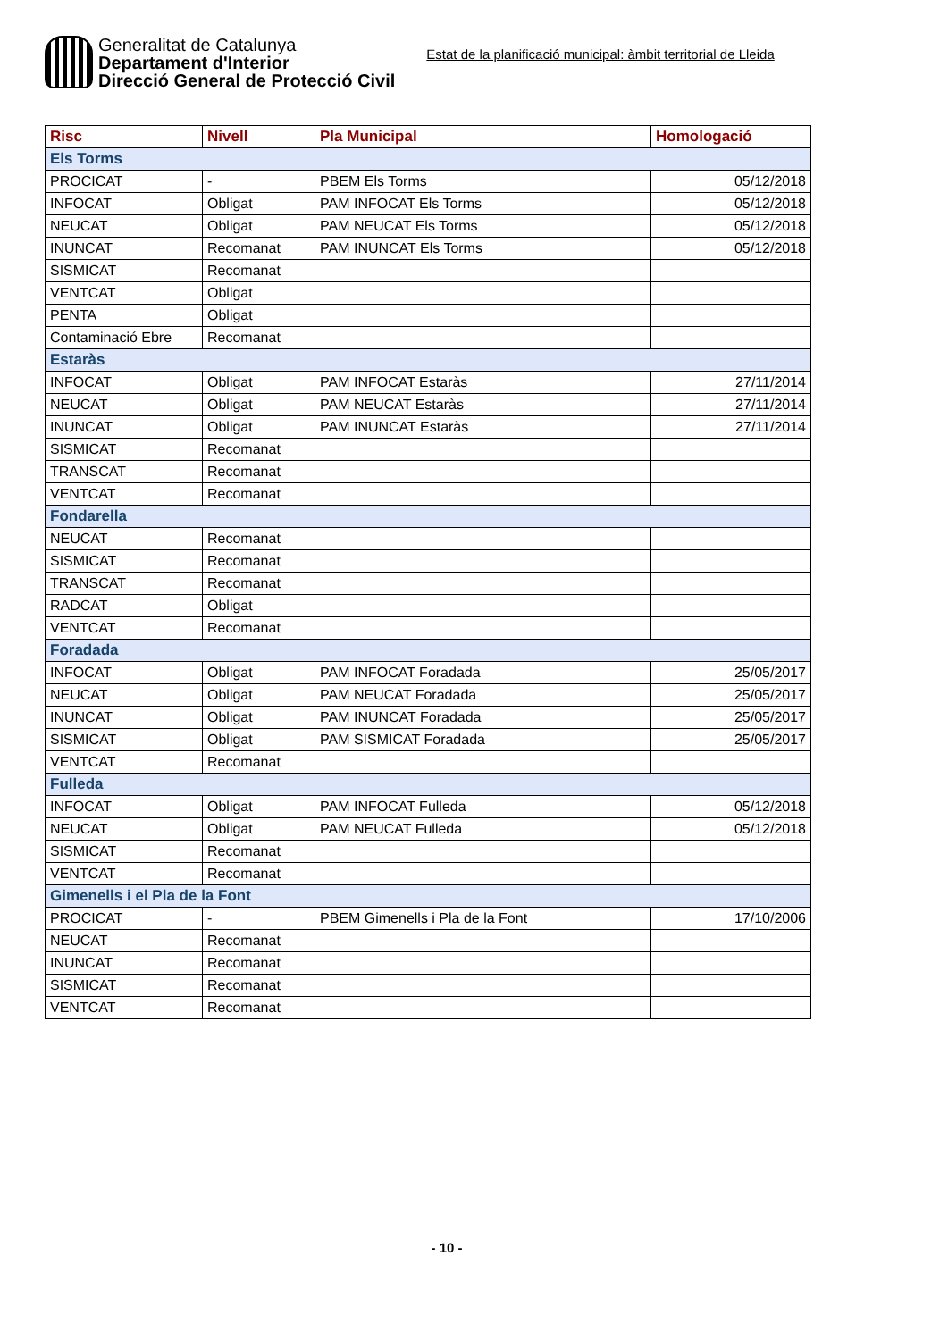Generalitat de Catalunya
Departament d'Interior
Direcció General de Protecció Civil
Estat de la planificació municipal: àmbit territorial de Lleida
| Risc | Nivell | Pla Municipal | Homologació |
| --- | --- | --- | --- |
| Els Torms | | | |
| PROCICAT | - | PBEM Els Torms | 05/12/2018 |
| INFOCAT | Obligat | PAM INFOCAT Els Torms | 05/12/2018 |
| NEUCAT | Obligat | PAM NEUCAT Els Torms | 05/12/2018 |
| INUNCAT | Recomanat | PAM INUNCAT Els Torms | 05/12/2018 |
| SISMICAT | Recomanat | | |
| VENTCAT | Obligat | | |
| PENTA | Obligat | | |
| Contaminació Ebre | Recomanat | | |
| Estaràs | | | |
| INFOCAT | Obligat | PAM INFOCAT Estaràs | 27/11/2014 |
| NEUCAT | Obligat | PAM NEUCAT Estaràs | 27/11/2014 |
| INUNCAT | Obligat | PAM INUNCAT Estaràs | 27/11/2014 |
| SISMICAT | Recomanat | | |
| TRANSCAT | Recomanat | | |
| VENTCAT | Recomanat | | |
| Fondarella | | | |
| NEUCAT | Recomanat | | |
| SISMICAT | Recomanat | | |
| TRANSCAT | Recomanat | | |
| RADCAT | Obligat | | |
| VENTCAT | Recomanat | | |
| Foradada | | | |
| INFOCAT | Obligat | PAM INFOCAT Foradada | 25/05/2017 |
| NEUCAT | Obligat | PAM NEUCAT Foradada | 25/05/2017 |
| INUNCAT | Obligat | PAM INUNCAT Foradada | 25/05/2017 |
| SISMICAT | Obligat | PAM SISMICAT Foradada | 25/05/2017 |
| VENTCAT | Recomanat | | |
| Fulleda | | | |
| INFOCAT | Obligat | PAM INFOCAT Fulleda | 05/12/2018 |
| NEUCAT | Obligat | PAM NEUCAT Fulleda | 05/12/2018 |
| SISMICAT | Recomanat | | |
| VENTCAT | Recomanat | | |
| Gimenells i el Pla de la Font | | | |
| PROCICAT | - | PBEM Gimenells i Pla de la Font | 17/10/2006 |
| NEUCAT | Recomanat | | |
| INUNCAT | Recomanat | | |
| SISMICAT | Recomanat | | |
| VENTCAT | Recomanat | | |
- 10 -